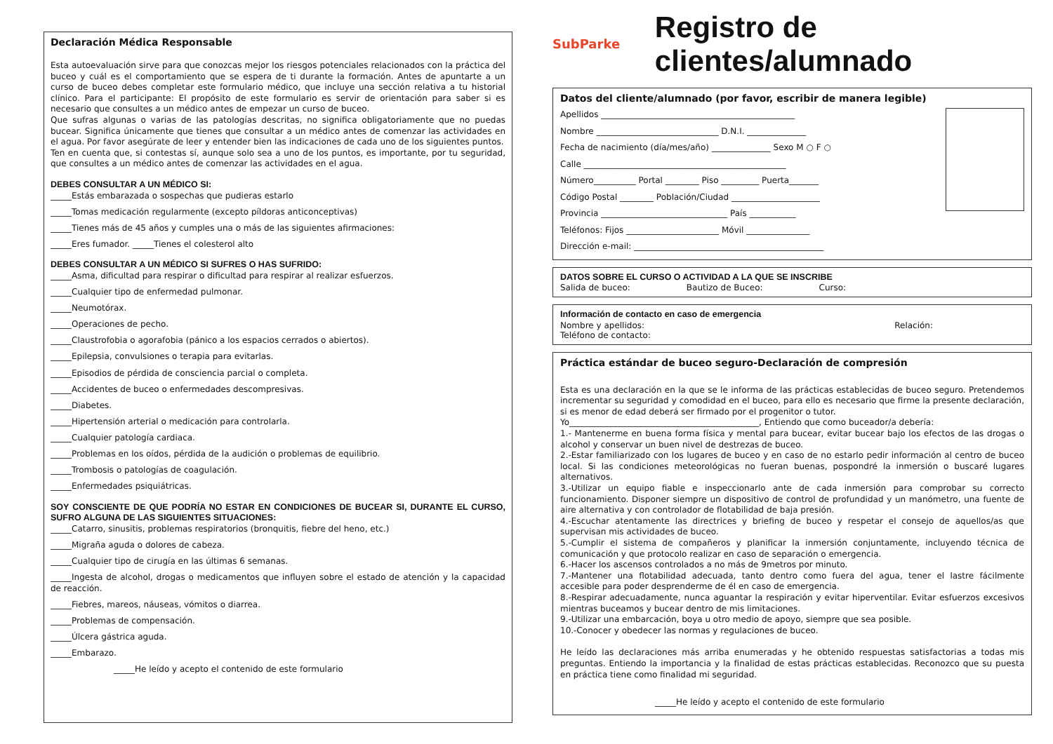Declaración Médica Responsable
Esta autoevaluación sirve para que conozcas mejor los riesgos potenciales relacionados con la práctica del buceo y cuál es el comportamiento que se espera de ti durante la formación. Antes de apuntarte a un curso de buceo debes completar este formulario médico, que incluye una sección relativa a tu historial clínico. Para el participante: El propósito de este formulario es servir de orientación para saber si es necesario que consultes a un médico antes de empezar un curso de buceo.
Que sufras algunas o varias de las patologías descritas, no significa obligatoriamente que no puedas bucear. Significa únicamente que tienes que consultar a un médico antes de comenzar las actividades en el agua. Por favor asegúrate de leer y entender bien las indicaciones de cada uno de los siguientes puntos.
Ten en cuenta que, si contestas sí, aunque solo sea a uno de los puntos, es importante, por tu seguridad, que consultes a un médico antes de comenzar las actividades en el agua.
DEBES CONSULTAR A UN MÉDICO SI:
_____Estás embarazada o sospechas que pudieras estarlo
_____Tomas medicación regularmente (excepto píldoras anticonceptivas)
_____Tienes más de 45 años y cumples una o más de las siguientes afirmaciones:
_____Eres fumador. _____Tienes el colesterol alto
DEBES CONSULTAR A UN MÉDICO SI SUFRES O HAS SUFRIDO:
_____Asma, dificultad para respirar o dificultad para respirar al realizar esfuerzos.
_____Cualquier tipo de enfermedad pulmonar.
_____Neumotórax.
_____Operaciones de pecho.
_____Claustrofobia o agorafobia (pánico a los espacios cerrados o abiertos).
_____Epilepsia, convulsiones o terapia para evitarlas.
_____Episodios de pérdida de consciencia parcial o completa.
_____Accidentes de buceo o enfermedades descompresivas.
_____Diabetes.
_____Hipertensión arterial o medicación para controlarla.
_____Cualquier patología cardiaca.
_____Problemas en los oídos, pérdida de la audición o problemas de equilibrio.
_____Trombosis o patologías de coagulación.
_____Enfermedades psiquiátricas.
SOY CONSCIENTE DE QUE PODRÍA NO ESTAR EN CONDICIONES DE BUCEAR SI, DURANTE EL CURSO, SUFRO ALGUNA DE LAS SIGUIENTES SITUACIONES:
_____Catarro, sinusitis, problemas respiratorios (bronquitis, fiebre del heno, etc.)
_____Migraña aguda o dolores de cabeza.
_____Cualquier tipo de cirugía en las últimas 6 semanas.
_____Ingesta de alcohol, drogas o medicamentos que influyen sobre el estado de atención y la capacidad de reacción.
_____Fiebres, mareos, náuseas, vómitos o diarrea.
_____Problemas de compensación.
_____Úlcera gástrica aguda.
_____Embarazo.
_____He leído y acepto el contenido de este formulario
SubParke
Registro de clientes/alumnado
Datos del cliente/alumnado (por favor, escribir de manera legible)
Apellidos ______________________________________________
Nombre _____________________________ D.N.I. ______________
Fecha de nacimiento (día/mes/año) ______________ Sexo M ○ F ○
Calle ________________________________________________
Número__________ Portal ________ Piso _________ Puerta_______
Código Postal ________ Población/Ciudad _____________________
Provincia ______________________________ País ___________
Teléfonos: Fijos ______________________ Móvil _______________
Dirección e-mail: _____________________________________________
DATOS SOBRE EL CURSO O ACTIVIDAD A LA QUE SE INSCRIBE
Salida de buceo: Bautizo de Buceo: Curso:
Información de contacto en caso de emergencia
Nombre y apellidos: Relación:
Teléfono de contacto:
Práctica estándar de buceo seguro-Declaración de compresión
Esta es una declaración en la que se le informa de las prácticas establecidas de buceo seguro. Pretendemos incrementar su seguridad y comodidad en el buceo, para ello es necesario que firme la presente declaración, si es menor de edad deberá ser firmado por el progenitor o tutor.
Yo_____________________________________________, Entiendo que como buceador/a debería:
1.- Mantenerme en buena forma física y mental para bucear, evitar bucear bajo los efectos de las drogas o alcohol y conservar un buen nivel de destrezas de buceo.
2.-Estar familiarizado con los lugares de buceo y en caso de no estarlo pedir información al centro de buceo local. Si las condiciones meteorológicas no fueran buenas, pospondré la inmersión o buscaré lugares alternativos.
3.-Utilizar un equipo fiable e inspeccionarlo ante de cada inmersión para comprobar su correcto funcionamiento. Disponer siempre un dispositivo de control de profundidad y un manómetro, una fuente de aire alternativa y con controlador de flotabilidad de baja presión.
4.-Escuchar atentamente las directrices y briefing de buceo y respetar el consejo de aquellos/as que supervisan mis actividades de buceo.
5.-Cumplir el sistema de compañeros y planificar la inmersión conjuntamente, incluyendo técnica de comunicación y que protocolo realizar en caso de separación o emergencia.
6.-Hacer los ascensos controlados a no más de 9metros por minuto.
7.-Mantener una flotabilidad adecuada, tanto dentro como fuera del agua, tener el lastre fácilmente accesible para poder desprenderme de él en caso de emergencia.
8.-Respirar adecuadamente, nunca aguantar la respiración y evitar hiperventilar. Evitar esfuerzos excesivos mientras buceamos y bucear dentro de mis limitaciones.
9.-Utilizar una embarcación, boya u otro medio de apoyo, siempre que sea posible.
10.-Conocer y obedecer las normas y regulaciones de buceo.
He leído las declaraciones más arriba enumeradas y he obtenido respuestas satisfactorias a todas mis preguntas. Entiendo la importancia y la finalidad de estas prácticas establecidas. Reconozco que su puesta en práctica tiene como finalidad mi seguridad.
_____He leído y acepto el contenido de este formulario